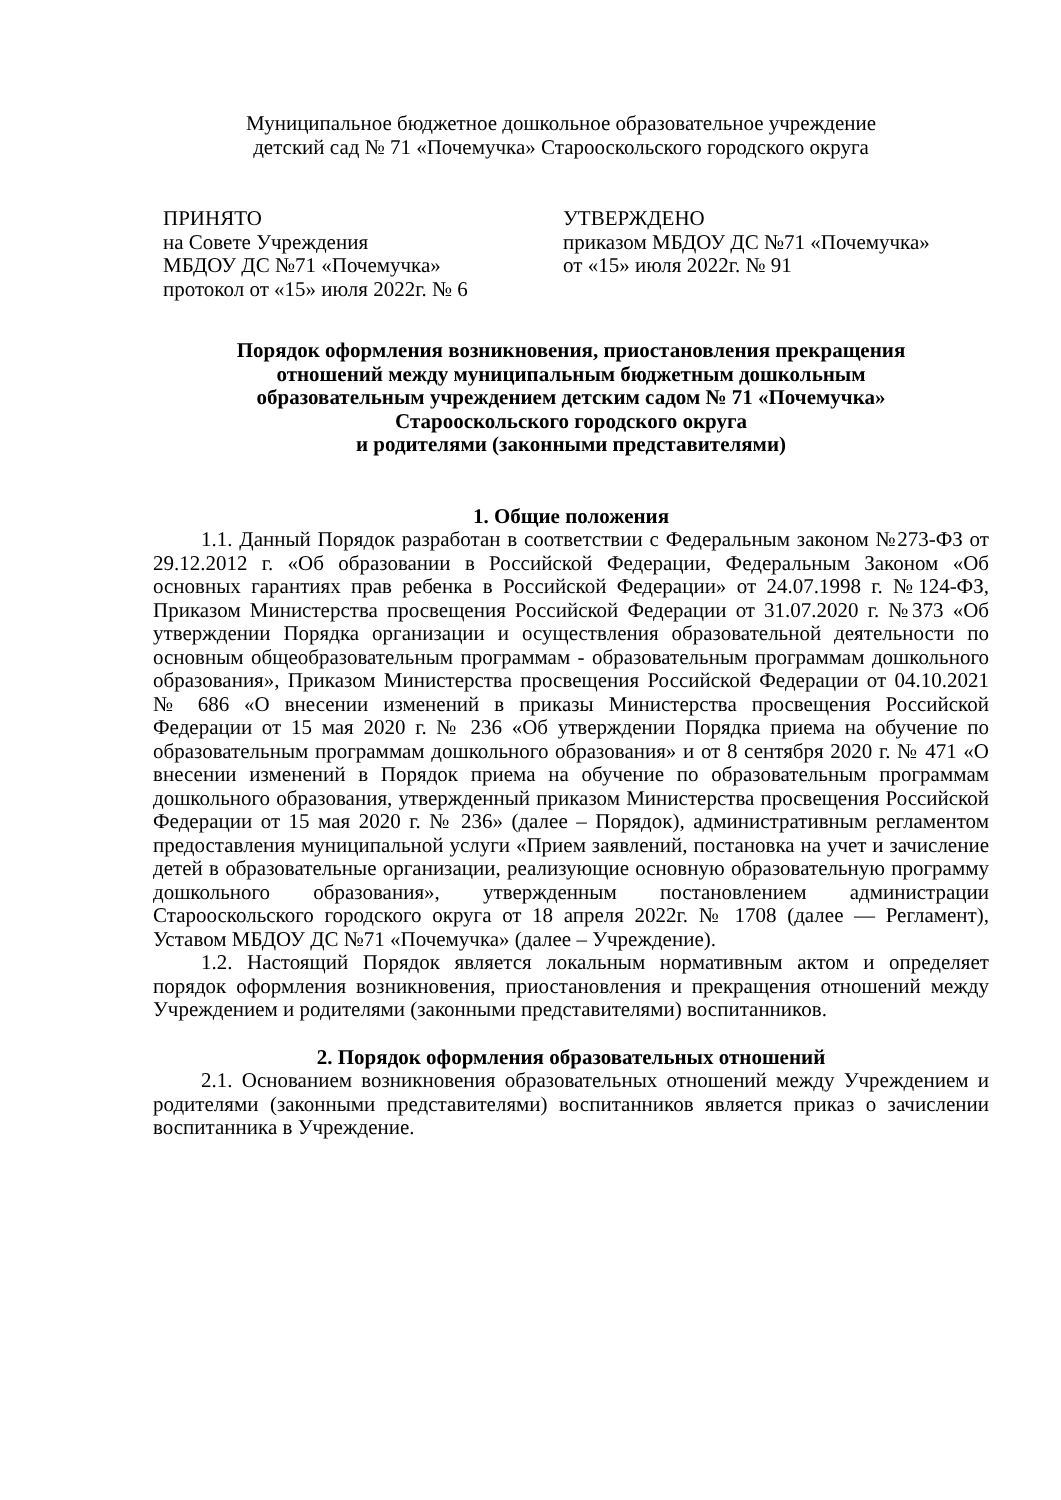Муниципальное бюджетное дошкольное образовательное учреждение
детский сад № 71 «Почемучка» Старооскольского городского округа
ПРИНЯТО
на Совете Учреждения
МБДОУ ДС №71 «Почемучка»
протокол от «15» июля 2022г. № 6
УТВЕРЖДЕНО
приказом МБДОУ ДС №71 «Почемучка»
от «15» июля 2022г. № 91
Порядок оформления возникновения, приостановления прекращения
отношений между муниципальным бюджетным дошкольным
образовательным учреждением детским садом № 71 «Почемучка»
Старооскольского городского округа
и родителями (законными представителями)
1. Общие положения
1.1. Данный Порядок разработан в соответствии с Федеральным законом №273-ФЗ от 29.12.2012 г. «Об образовании в Российской Федерации, Федеральным Законом «Об основных гарантиях прав ребенка в Российской Федерации» от 24.07.1998 г. №124-ФЗ, Приказом Министерства просвещения Российской Федерации от 31.07.2020 г. №373 «Об утверждении Порядка организации и осуществления образовательной деятельности по основным общеобразовательным программам - образовательным программам дошкольного образования», Приказом Министерства просвещения Российской Федерации от 04.10.2021 № 686 «О внесении изменений в приказы Министерства просвещения Российской Федерации от 15 мая 2020 г. № 236 «Об утверждении Порядка приема на обучение по образовательным программам дошкольного образования» и от 8 сентября 2020 г. № 471 «О внесении изменений в Порядок приема на обучение по образовательным программам дошкольного образования, утвержденный приказом Министерства просвещения Российской Федерации от 15 мая 2020 г. № 236» (далее – Порядок), административным регламентом предоставления муниципальной услуги «Прием заявлений, постановка на учет и зачисление детей в образовательные организации, реализующие основную образовательную программу дошкольного образования», утвержденным постановлением администрации Старооскольского городского округа от 18 апреля 2022г. № 1708 (далее — Регламент), Уставом МБДОУ ДС №71 «Почемучка» (далее – Учреждение).
1.2. Настоящий Порядок является локальным нормативным актом и определяет порядок оформления возникновения, приостановления и прекращения отношений между Учреждением и родителями (законными представителями) воспитанников.
2. Порядок оформления образовательных отношений
2.1. Основанием возникновения образовательных отношений между Учреждением и родителями (законными представителями) воспитанников является приказ о зачислении воспитанника в Учреждение.